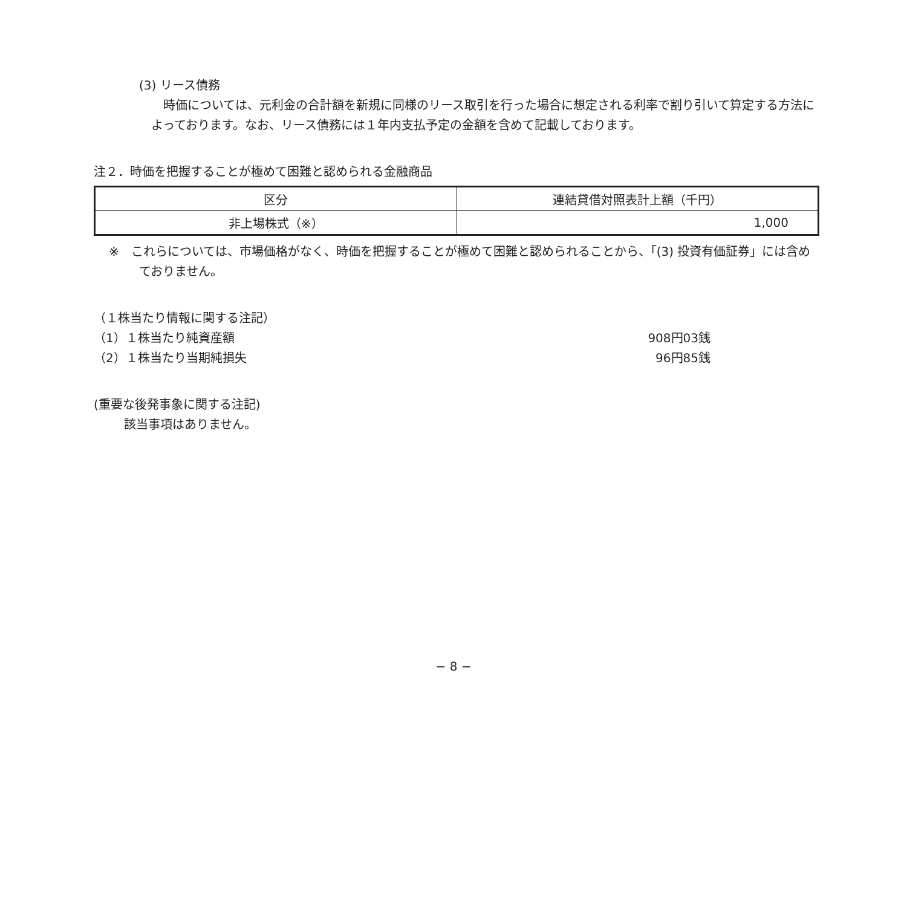(3) リース債務
時価については、元利金の合計額を新規に同様のリース取引を行った場合に想定される利率で割り引いて算定する方法によっております。なお、リース債務には１年内支払予定の金額を含めて記載しております。
注２．時価を把握することが極めて困難と認められる金融商品
| 区分 | 連結貸借対照表計上額（千円） |
| 非上場株式（※） | 1,000 |
※　これらについては、市場価格がなく、時価を把握することが極めて困難と認められることから、「(3) 投資有価証券」には含めておりません。
（１株当たり情報に関する注記）
（1）１株当たり純資産額 908円03銭
（2）１株当たり当期純損失 96円85銭
(重要な後発事象に関する注記)
該当事項はありません。
− 8 −